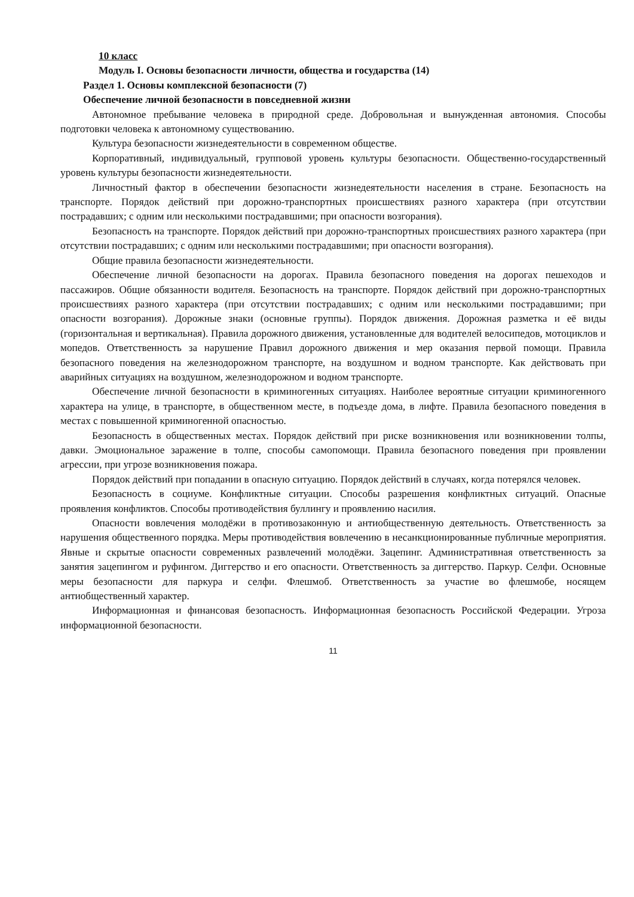10 класс
Модуль I. Основы безопасности личности, общества и государства (14)
Раздел 1. Основы комплексной безопасности (7)
Обеспечение личной безопасности в повседневной жизни
Автономное пребывание человека в природной среде. Добровольная и вынужденная автономия. Способы подготовки человека к автономному существованию.
Культура безопасности жизнедеятельности в современном обществе.
Корпоративный, индивидуальный, групповой уровень культуры безопасности. Общественно-государственный уровень культуры безопасности жизнедеятельности.
Личностный фактор в обеспечении безопасности жизнедеятельности населения в стране. Безопасность на транспорте. Порядок действий при дорожно-транспортных происшествиях разного характера (при отсутствии пострадавших; с одним или несколькими пострадавшими; при опасности возгорания).
Безопасность на транспорте. Порядок действий при дорожно-транспортных происшествиях разного характера (при отсутствии пострадавших; с одним или несколькими пострадавшими; при опасности возгорания).
Общие правила безопасности жизнедеятельности.
Обеспечение личной безопасности на дорогах. Правила безопасного поведения на дорогах пешеходов и пассажиров. Общие обязанности водителя. Безопасность на транспорте. Порядок действий при дорожно-транспортных происшествиях разного характера (при отсутствии пострадавших; с одним или несколькими пострадавшими; при опасности возгорания). Дорожные знаки (основные группы). Порядок движения. Дорожная разметка и её виды (горизонтальная и вертикальная). Правила дорожного движения, установленные для водителей велосипедов, мотоциклов и мопедов. Ответственность за нарушение Правил дорожного движения и мер оказания первой помощи. Правила безопасного поведения на железнодорожном транспорте, на воздушном и водном транспорте. Как действовать при аварийных ситуациях на воздушном, железнодорожном и водном транспорте.
Обеспечение личной безопасности в криминогенных ситуациях. Наиболее вероятные ситуации криминогенного характера на улице, в транспорте, в общественном месте, в подъезде дома, в лифте. Правила безопасного поведения в местах с повышенной криминогенной опасностью.
Безопасность в общественных местах. Порядок действий при риске возникновения или возникновении толпы, давки. Эмоциональное заражение в толпе, способы самопомощи. Правила безопасного поведения при проявлении агрессии, при угрозе возникновения пожара.
Порядок действий при попадании в опасную ситуацию. Порядок действий в случаях, когда потерялся человек.
Безопасность в социуме. Конфликтные ситуации. Способы разрешения конфликтных ситуаций. Опасные проявления конфликтов. Способы противодействия буллингу и проявлению насилия.
Опасности вовлечения молодёжи в противозаконную и антиобщественную деятельность. Ответственность за нарушения общественного порядка. Меры противодействия вовлечению в несанкционированные публичные мероприятия. Явные и скрытые опасности современных развлечений молодёжи. Зацепинг. Административная ответственность за занятия зацепингом и руфингом. Диггерство и его опасности. Ответственность за диггерство. Паркур. Селфи. Основные меры безопасности для паркура и селфи. Флешмоб. Ответственность за участие во флешмобе, носящем антиобщественный характер.
Информационная и финансовая безопасность. Информационная безопасность Российской Федерации. Угроза информационной безопасности.
11